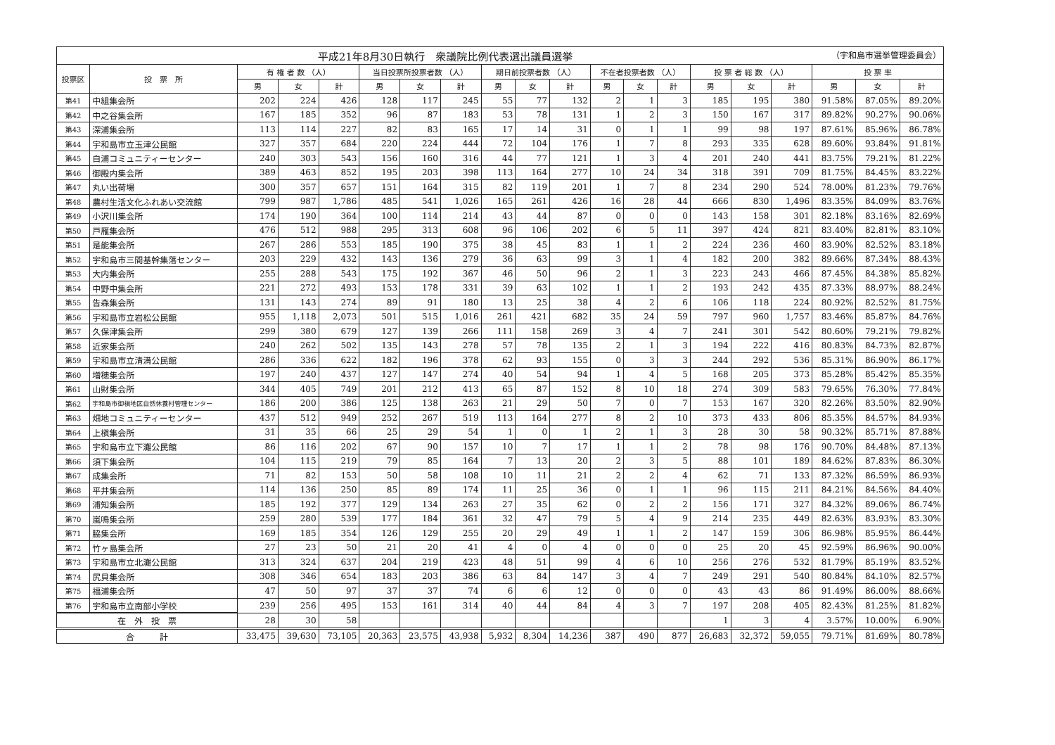| 平成21年8月30日執行 衆議院比例代表選出議員選挙 （宇和島市選挙管理委員会） | | | | | | | | | | | | | | | | | | | |
| --- | --- | --- | --- | --- | --- | --- | --- | --- | --- | --- | --- | --- | --- | --- | --- | --- | --- | --- | --- |
| 投票区 | 投 票 所 | 有 権 者 数 （人） | | | 当日投票所投票者数 （人） | | | 期日前投票者数 （人） | | | 不在者投票者数 （人） | | | 投 票 者 総 数 （人） | | | 投 票 率 | | |
| | | 男 | 女 | 計 | 男 | 女 | 計 | 男 | 女 | 計 | 男 | 女 | 計 | 男 | 女 | 計 | 男 | 女 | 計 |
| 第41 | 中組集会所 | 202 | 224 | 426 | 128 | 117 | 245 | 55 | 77 | 132 | 2 | 1 | 3 | 185 | 195 | 380 | 91.58% | 87.05% | 89.20% |
| 第42 | 中之谷集会所 | 167 | 185 | 352 | 96 | 87 | 183 | 53 | 78 | 131 | 1 | 2 | 3 | 150 | 167 | 317 | 89.82% | 90.27% | 90.06% |
| 第43 | 深浦集会所 | 113 | 114 | 227 | 82 | 83 | 165 | 17 | 14 | 31 | 0 | 1 | 1 | 99 | 98 | 197 | 87.61% | 85.96% | 86.78% |
| 第44 | 宇和島市立玉津公民館 | 327 | 357 | 684 | 220 | 224 | 444 | 72 | 104 | 176 | 1 | 7 | 8 | 293 | 335 | 628 | 89.60% | 93.84% | 91.81% |
| 第45 | 白浦コミュニティーセンター | 240 | 303 | 543 | 156 | 160 | 316 | 44 | 77 | 121 | 1 | 3 | 4 | 201 | 240 | 441 | 83.75% | 79.21% | 81.22% |
| 第46 | 御殿内集会所 | 389 | 463 | 852 | 195 | 203 | 398 | 113 | 164 | 277 | 10 | 24 | 34 | 318 | 391 | 709 | 81.75% | 84.45% | 83.22% |
| 第47 | 丸い出荷場 | 300 | 357 | 657 | 151 | 164 | 315 | 82 | 119 | 201 | 1 | 7 | 8 | 234 | 290 | 524 | 78.00% | 81.23% | 79.76% |
| 第48 | 農村生活文化ふれあい交流館 | 799 | 987 | 1,786 | 485 | 541 | 1,026 | 165 | 261 | 426 | 16 | 28 | 44 | 666 | 830 | 1,496 | 83.35% | 84.09% | 83.76% |
| 第49 | 小沢川集会所 | 174 | 190 | 364 | 100 | 114 | 214 | 43 | 44 | 87 | 0 | 0 | 0 | 143 | 158 | 301 | 82.18% | 83.16% | 82.69% |
| 第50 | 戸雁集会所 | 476 | 512 | 988 | 295 | 313 | 608 | 96 | 106 | 202 | 6 | 5 | 11 | 397 | 424 | 821 | 83.40% | 82.81% | 83.10% |
| 第51 | 是能集会所 | 267 | 286 | 553 | 185 | 190 | 375 | 38 | 45 | 83 | 1 | 1 | 2 | 224 | 236 | 460 | 83.90% | 82.52% | 83.18% |
| 第52 | 宇和島市三間基幹集落センター | 203 | 229 | 432 | 143 | 136 | 279 | 36 | 63 | 99 | 3 | 1 | 4 | 182 | 200 | 382 | 89.66% | 87.34% | 88.43% |
| 第53 | 大内集会所 | 255 | 288 | 543 | 175 | 192 | 367 | 46 | 50 | 96 | 2 | 1 | 3 | 223 | 243 | 466 | 87.45% | 84.38% | 85.82% |
| 第54 | 中野中集会所 | 221 | 272 | 493 | 153 | 178 | 331 | 39 | 63 | 102 | 1 | 1 | 2 | 193 | 242 | 435 | 87.33% | 88.97% | 88.24% |
| 第55 | 告森集会所 | 131 | 143 | 274 | 89 | 91 | 180 | 13 | 25 | 38 | 4 | 2 | 6 | 106 | 118 | 224 | 80.92% | 82.52% | 81.75% |
| 第56 | 宇和島市立岩松公民館 | 955 | 1,118 | 2,073 | 501 | 515 | 1,016 | 261 | 421 | 682 | 35 | 24 | 59 | 797 | 960 | 1,757 | 83.46% | 85.87% | 84.76% |
| 第57 | 久保津集会所 | 299 | 380 | 679 | 127 | 139 | 266 | 111 | 158 | 269 | 3 | 4 | 7 | 241 | 301 | 542 | 80.60% | 79.21% | 79.82% |
| 第58 | 近家集会所 | 240 | 262 | 502 | 135 | 143 | 278 | 57 | 78 | 135 | 2 | 1 | 3 | 194 | 222 | 416 | 80.83% | 84.73% | 82.87% |
| 第59 | 宇和島市立清満公民館 | 286 | 336 | 622 | 182 | 196 | 378 | 62 | 93 | 155 | 0 | 3 | 3 | 244 | 292 | 536 | 85.31% | 86.90% | 86.17% |
| 第60 | 増穂集会所 | 197 | 240 | 437 | 127 | 147 | 274 | 40 | 54 | 94 | 1 | 4 | 5 | 168 | 205 | 373 | 85.28% | 85.42% | 85.35% |
| 第61 | 山財集会所 | 344 | 405 | 749 | 201 | 212 | 413 | 65 | 87 | 152 | 8 | 10 | 18 | 274 | 309 | 583 | 79.65% | 76.30% | 77.84% |
| 第62 | 宇和島市御槇地区自然休養村管理センター | 186 | 200 | 386 | 125 | 138 | 263 | 21 | 29 | 50 | 7 | 0 | 7 | 153 | 167 | 320 | 82.26% | 83.50% | 82.90% |
| 第63 | 畑地コミュニティーセンター | 437 | 512 | 949 | 252 | 267 | 519 | 113 | 164 | 277 | 8 | 2 | 10 | 373 | 433 | 806 | 85.35% | 84.57% | 84.93% |
| 第64 | 上槇集会所 | 31 | 35 | 66 | 25 | 29 | 54 | 1 | 0 | 1 | 2 | 1 | 3 | 28 | 30 | 58 | 90.32% | 85.71% | 87.88% |
| 第65 | 宇和島市立下灘公民館 | 86 | 116 | 202 | 67 | 90 | 157 | 10 | 7 | 17 | 1 | 1 | 2 | 78 | 98 | 176 | 90.70% | 84.48% | 87.13% |
| 第66 | 須下集会所 | 104 | 115 | 219 | 79 | 85 | 164 | 7 | 13 | 20 | 2 | 3 | 5 | 88 | 101 | 189 | 84.62% | 87.83% | 86.30% |
| 第67 | 成集会所 | 71 | 82 | 153 | 50 | 58 | 108 | 10 | 11 | 21 | 2 | 2 | 4 | 62 | 71 | 133 | 87.32% | 86.59% | 86.93% |
| 第68 | 平井集会所 | 114 | 136 | 250 | 85 | 89 | 174 | 11 | 25 | 36 | 0 | 1 | 1 | 96 | 115 | 211 | 84.21% | 84.56% | 84.40% |
| 第69 | 浦知集会所 | 185 | 192 | 377 | 129 | 134 | 263 | 27 | 35 | 62 | 0 | 2 | 2 | 156 | 171 | 327 | 84.32% | 89.06% | 86.74% |
| 第70 | 嵐鳴集会所 | 259 | 280 | 539 | 177 | 184 | 361 | 32 | 47 | 79 | 5 | 4 | 9 | 214 | 235 | 449 | 82.63% | 83.93% | 83.30% |
| 第71 | 脇集会所 | 169 | 185 | 354 | 126 | 129 | 255 | 20 | 29 | 49 | 1 | 1 | 2 | 147 | 159 | 306 | 86.98% | 85.95% | 86.44% |
| 第72 | 竹ヶ島集会所 | 27 | 23 | 50 | 21 | 20 | 41 | 4 | 0 | 4 | 0 | 0 | 0 | 25 | 20 | 45 | 92.59% | 86.96% | 90.00% |
| 第73 | 宇和島市立北灘公民館 | 313 | 324 | 637 | 204 | 219 | 423 | 48 | 51 | 99 | 4 | 6 | 10 | 256 | 276 | 532 | 81.79% | 85.19% | 83.52% |
| 第74 | 尻貝集会所 | 308 | 346 | 654 | 183 | 203 | 386 | 63 | 84 | 147 | 3 | 4 | 7 | 249 | 291 | 540 | 80.84% | 84.10% | 82.57% |
| 第75 | 福浦集会所 | 47 | 50 | 97 | 37 | 37 | 74 | 6 | 6 | 12 | 0 | 0 | 0 | 43 | 43 | 86 | 91.49% | 86.00% | 88.66% |
| 第76 | 宇和島市立南部小学校 | 239 | 256 | 495 | 153 | 161 | 314 | 40 | 44 | 84 | 4 | 3 | 7 | 197 | 208 | 405 | 82.43% | 81.25% | 81.82% |
| 在 外 投 票 | | 28 | 30 | 58 | | | | | | | | | | 1 | 3 | 4 | 3.57% | 10.00% | 6.90% |
| 合 計 | | 33,475 | 39,630 | 73,105 | 20,363 | 23,575 | 43,938 | 5,932 | 8,304 | 14,236 | 387 | 490 | 877 | 26,683 | 32,372 | 59,055 | 79.71% | 81.69% | 80.78% |